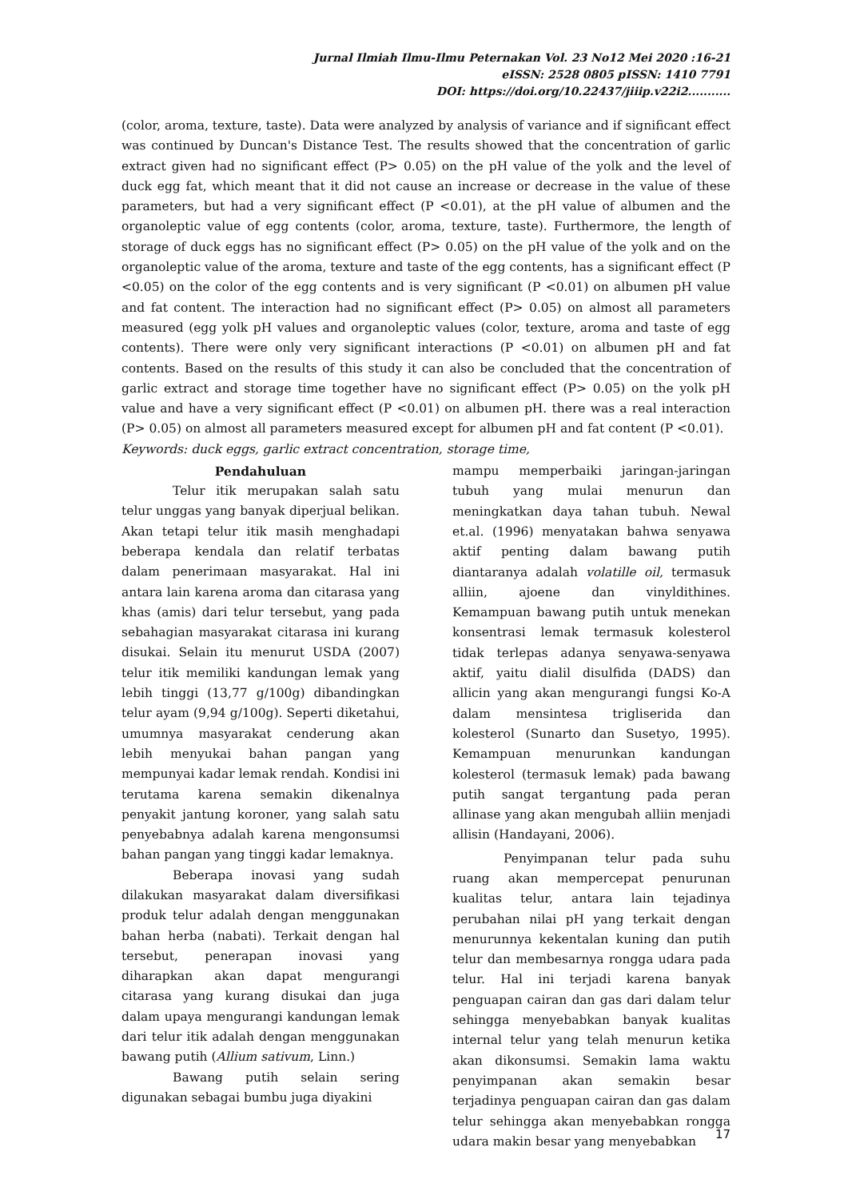Jurnal Ilmiah Ilmu-Ilmu Peternakan Vol. 23 No12 Mei 2020 :16-21
eISSN: 2528 0805 pISSN: 1410 7791
DOI: https://doi.org/10.22437/jiiip.v22i2...........
(color, aroma, texture, taste). Data were analyzed by analysis of variance and if significant effect was continued by Duncan's Distance Test. The results showed that the concentration of garlic extract given had no significant effect (P> 0.05) on the pH value of the yolk and the level of duck egg fat, which meant that it did not cause an increase or decrease in the value of these parameters, but had a very significant effect (P <0.01), at the pH value of albumen and the organoleptic value of egg contents (color, aroma, texture, taste). Furthermore, the length of storage of duck eggs has no significant effect (P> 0.05) on the pH value of the yolk and on the organoleptic value of the aroma, texture and taste of the egg contents, has a significant effect (P <0.05) on the color of the egg contents and is very significant (P <0.01) on albumen pH value and fat content. The interaction had no significant effect (P> 0.05) on almost all parameters measured (egg yolk pH values and organoleptic values (color, texture, aroma and taste of egg contents). There were only very significant interactions (P <0.01) on albumen pH and fat contents. Based on the results of this study it can also be concluded that the concentration of garlic extract and storage time together have no significant effect (P> 0.05) on the yolk pH value and have a very significant effect (P <0.01) on albumen pH. there was a real interaction (P> 0.05) on almost all parameters measured except for albumen pH and fat content (P <0.01).
Keywords: duck eggs, garlic extract concentration, storage time,
Pendahuluan
Telur itik merupakan salah satu telur unggas yang banyak diperjual belikan. Akan tetapi telur itik masih menghadapi beberapa kendala dan relatif terbatas dalam penerimaan masyarakat. Hal ini antara lain karena aroma dan citarasa yang khas (amis) dari telur tersebut, yang pada sebahagian masyarakat citarasa ini kurang disukai. Selain itu menurut USDA (2007) telur itik memiliki kandungan lemak yang lebih tinggi (13,77 g/100g) dibandingkan telur ayam (9,94 g/100g). Seperti diketahui, umumnya masyarakat cenderung akan lebih menyukai bahan pangan yang mempunyai kadar lemak rendah. Kondisi ini terutama karena semakin dikenalnya penyakit jantung koroner, yang salah satu penyebabnya adalah karena mengonsumsi bahan pangan yang tinggi kadar lemaknya.
Beberapa inovasi yang sudah dilakukan masyarakat dalam diversifikasi produk telur adalah dengan menggunakan bahan herba (nabati). Terkait dengan hal tersebut, penerapan inovasi yang diharapkan akan dapat mengurangi citarasa yang kurang disukai dan juga dalam upaya mengurangi kandungan lemak dari telur itik adalah dengan menggunakan bawang putih (Allium sativum, Linn.)
Bawang putih selain sering digunakan sebagai bumbu juga diyakini
mampu memperbaiki jaringan-jaringan tubuh yang mulai menurun dan meningkatkan daya tahan tubuh. Newal et.al. (1996) menyatakan bahwa senyawa aktif penting dalam bawang putih diantaranya adalah volatille oil, termasuk alliin, ajoene dan vinyldithines. Kemampuan bawang putih untuk menekan konsentrasi lemak termasuk kolesterol tidak terlepas adanya senyawa-senyawa aktif, yaitu dialil disulfida (DADS) dan allicin yang akan mengurangi fungsi Ko-A dalam mensintesa trigliserida dan kolesterol (Sunarto dan Susetyo, 1995). Kemampuan menurunkan kandungan kolesterol (termasuk lemak) pada bawang putih sangat tergantung pada peran allinase yang akan mengubah alliin menjadi allisin (Handayani, 2006).
Penyimpanan telur pada suhu ruang akan mempercepat penurunan kualitas telur, antara lain tejadinya perubahan nilai pH yang terkait dengan menurunnya kekentalan kuning dan putih telur dan membesarnya rongga udara pada telur. Hal ini terjadi karena banyak penguapan cairan dan gas dari dalam telur sehingga menyebabkan banyak kualitas internal telur yang telah menurun ketika akan dikonsumsi. Semakin lama waktu penyimpanan akan semakin besar terjadinya penguapan cairan dan gas dalam telur sehingga akan menyebabkan rongga udara makin besar yang menyebabkan
17